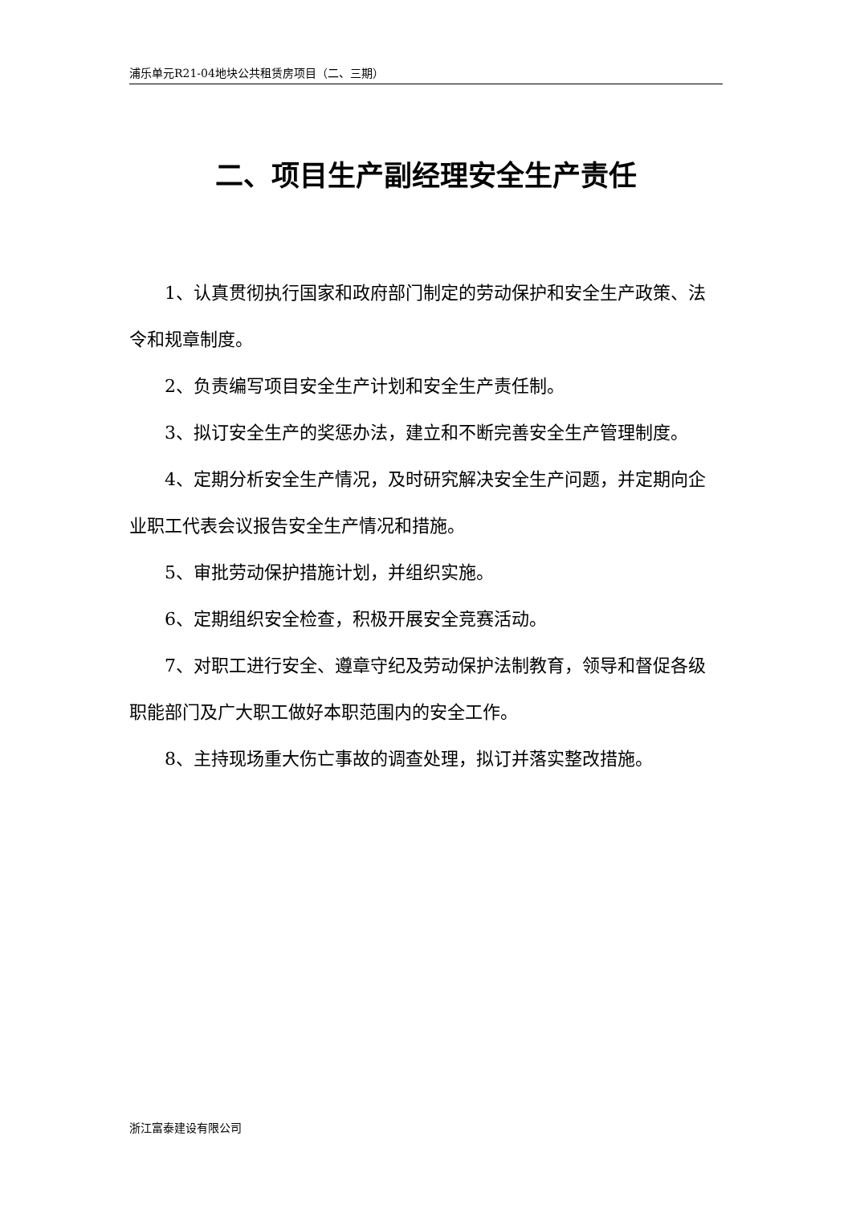浦乐单元R21-04地块公共租赁房项目（二、三期）
二、项目生产副经理安全生产责任
1、认真贯彻执行国家和政府部门制定的劳动保护和安全生产政策、法令和规章制度。
2、负责编写项目安全生产计划和安全生产责任制。
3、拟订安全生产的奖惩办法，建立和不断完善安全生产管理制度。
4、定期分析安全生产情况，及时研究解决安全生产问题，并定期向企业职工代表会议报告安全生产情况和措施。
5、审批劳动保护措施计划，并组织实施。
6、定期组织安全检查，积极开展安全竞赛活动。
7、对职工进行安全、遵章守纪及劳动保护法制教育，领导和督促各级职能部门及广大职工做好本职范围内的安全工作。
8、主持现场重大伤亡事故的调查处理，拟订并落实整改措施。
浙江富泰建设有限公司